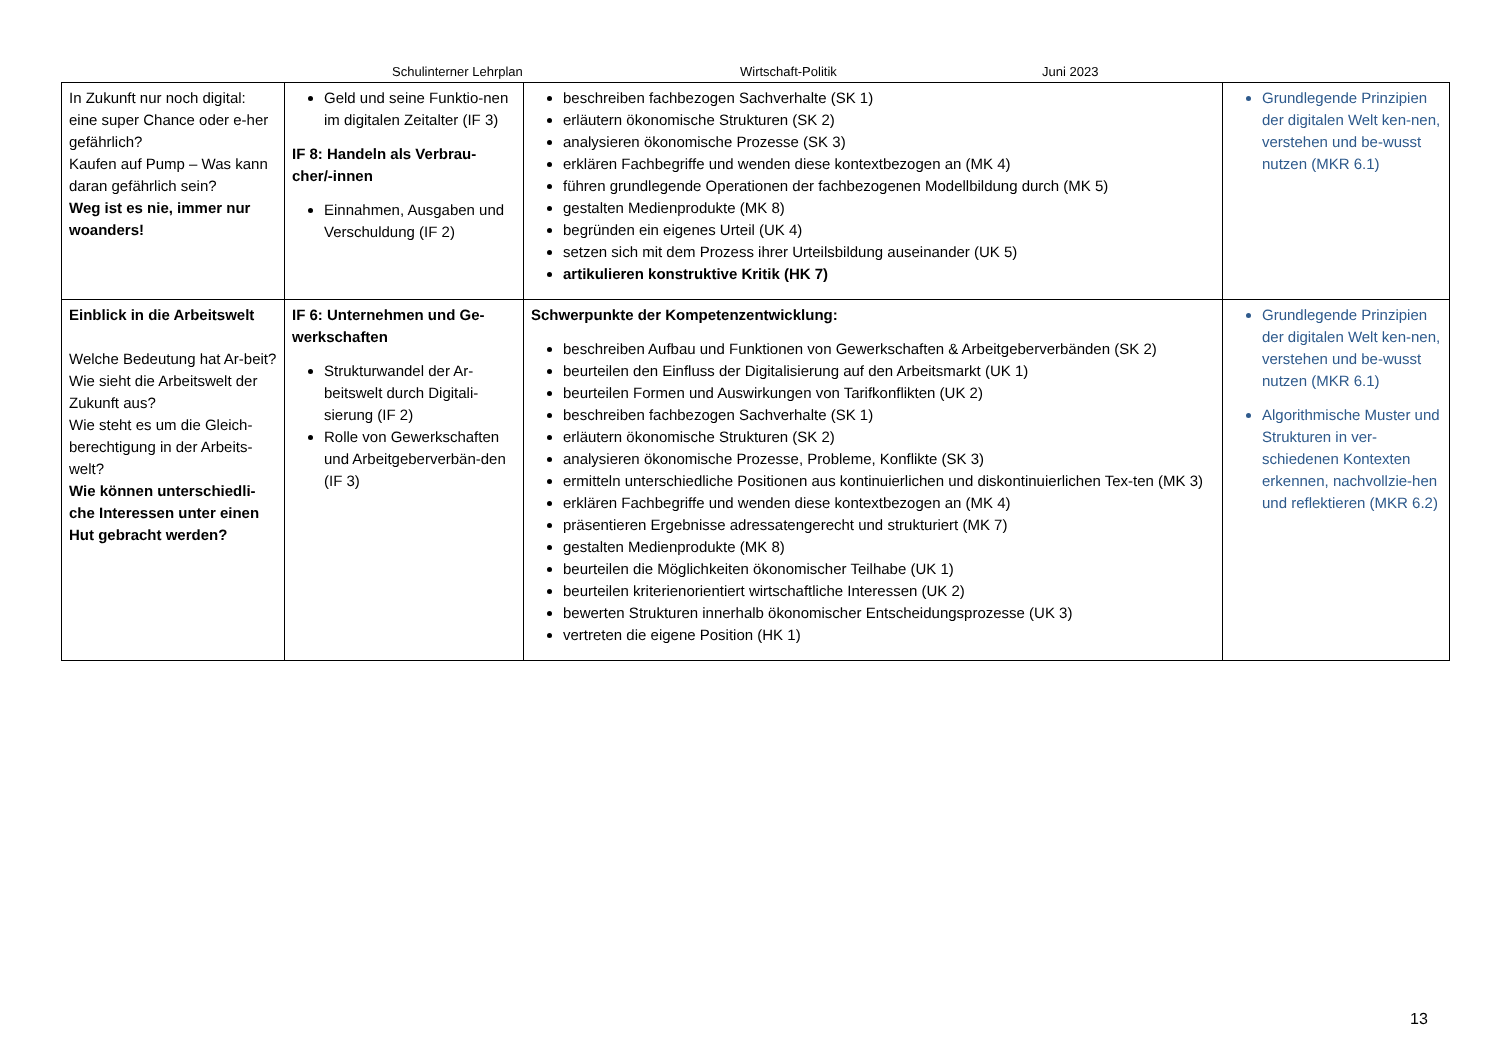Schulinterner Lehrplan Wirtschaft-Politik Juni 2023
| In Zukunft nur noch digital: eine super Chance oder e-her gefährlich? Kaufen auf Pump – Was kann daran gefährlich sein? Weg ist es nie, immer nur woanders! | Geld und seine Funktio-nen im digitalen Zeitalter (IF 3) IF 8: Handeln als Verbrau-cher/-innen Einnahmen, Ausgaben und Verschuldung (IF 2) | beschreiben fachbezogen Sachverhalte (SK 1) erläutern ökonomische Strukturen (SK 2) analysieren ökonomische Prozesse (SK 3) erklären Fachbegriffe und wenden diese kontextbezogen an (MK 4) führen grundlegende Operationen der fachbezogenen Modellbildung durch (MK 5) gestalten Medienprodukte (MK 8) begründen ein eigenes Urteil (UK 4) setzen sich mit dem Prozess ihrer Urteilsbildung auseinander (UK 5) artikulieren konstruktive Kritik (HK 7) | Grundlegende Prinzipien der digitalen Welt ken-nen, verstehen und be-wusst nutzen (MKR 6.1) |
| Einblick in die Arbeitswelt Welche Bedeutung hat Ar-beit? Wie sieht die Arbeitswelt der Zukunft aus? Wie steht es um die Gleich-berechtigung in der Arbeits-welt? Wie können unterschiedli-che Interessen unter einen Hut gebracht werden? | IF 6: Unternehmen und Ge-werkschaften Strukturwandel der Ar-beitswelt durch Digitali-sierung (IF 2) Rolle von Gewerkschaften und Arbeitgeberverbän-den (IF 3) | Schwerpunkte der Kompetenzentwicklung: beschreiben Aufbau und Funktionen von Gewerkschaften & Arbeitgeberverbänden (SK 2) beurteilen den Einfluss der Digitalisierung auf den Arbeitsmarkt (UK 1) beurteilen Formen und Auswirkungen von Tarifkonflikten (UK 2) beschreiben fachbezogen Sachverhalte (SK 1) erläutern ökonomische Strukturen (SK 2) analysieren ökonomische Prozesse, Probleme, Konflikte (SK 3) ermitteln unterschiedliche Positionen aus kontinuierlichen und diskontinuierlichen Tex-ten (MK 3) erklären Fachbegriffe und wenden diese kontextbezogen an (MK 4) präsentieren Ergebnisse adressatengerecht und strukturiert (MK 7) gestalten Medienprodukte (MK 8) beurteilen die Möglichkeiten ökonomischer Teilhabe (UK 1) beurteilen kriterienorientiert wirtschaftliche Interessen (UK 2) bewerten Strukturen innerhalb ökonomischer Entscheidungsprozesse (UK 3) vertreten die eigene Position (HK 1) | Grundlegende Prinzipien der digitalen Welt ken-nen, verstehen und be-wusst nutzen (MKR 6.1) Algorithmische Muster und Strukturen in ver-schiedenen Kontexten erkennen, nachvollzie-hen und reflektieren (MKR 6.2) |
13